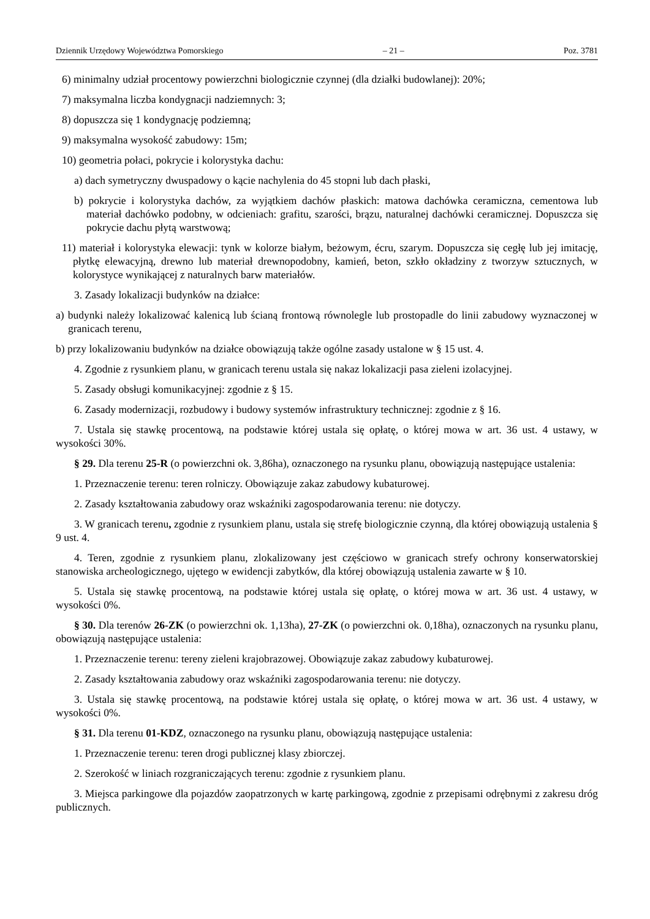Dziennik Urzędowy Województwa Pomorskiego – 21 – Poz. 3781
6) minimalny udział procentowy powierzchni biologicznie czynnej (dla działki budowlanej): 20%;
7) maksymalna liczba kondygnacji nadziemnych: 3;
8) dopuszcza się 1 kondygnację podziemną;
9) maksymalna wysokość zabudowy: 15m;
10) geometria połaci, pokrycie i kolorystyka dachu:
a) dach symetryczny dwuspadowy o kącie nachylenia do 45 stopni lub dach płaski,
b) pokrycie i kolorystyka dachów, za wyjątkiem dachów płaskich: matowa dachówka ceramiczna, cementowa lub materiał dachówko podobny, w odcieniach: grafitu, szarości, brązu, naturalnej dachówki ceramicznej. Dopuszcza się pokrycie dachu płytą warstwową;
11) materiał i kolorystyka elewacji: tynk w kolorze białym, beżowym, écru, szarym. Dopuszcza się cegłę lub jej imitację, płytkę elewacyjną, drewno lub materiał drewnopodobny, kamień, beton, szkło okładziny z tworzyw sztucznych, w kolorystyce wynikającej z naturalnych barw materiałów.
3. Zasady lokalizacji budynków na działce:
a) budynki należy lokalizować kalenicą lub ścianą frontową równolegle lub prostopadle do linii zabudowy wyznaczonej w granicach terenu,
b) przy lokalizowaniu budynków na działce obowiązują także ogólne zasady ustalone w § 15 ust. 4.
4. Zgodnie z rysunkiem planu, w granicach terenu ustala się nakaz lokalizacji pasa zieleni izolacyjnej.
5. Zasady obsługi komunikacyjnej: zgodnie z § 15.
6. Zasady modernizacji, rozbudowy i budowy systemów infrastruktury technicznej: zgodnie z § 16.
7. Ustala się stawkę procentową, na podstawie której ustala się opłatę, o której mowa w art. 36 ust. 4 ustawy, w wysokości 30%.
§ 29. Dla terenu 25-R (o powierzchni ok. 3,86ha), oznaczonego na rysunku planu, obowiązują następujące ustalenia:
1. Przeznaczenie terenu: teren rolniczy. Obowiązuje zakaz zabudowy kubaturowej.
2. Zasady kształtowania zabudowy oraz wskaźniki zagospodarowania terenu: nie dotyczy.
3. W granicach terenu, zgodnie z rysunkiem planu, ustala się strefę biologicznie czynną, dla której obowiązują ustalenia § 9 ust. 4.
4. Teren, zgodnie z rysunkiem planu, zlokalizowany jest częściowo w granicach strefy ochrony konserwatorskiej stanowiska archeologicznego, ujętego w ewidencji zabytków, dla której obowiązują ustalenia zawarte w § 10.
5. Ustala się stawkę procentową, na podstawie której ustala się opłatę, o której mowa w art. 36 ust. 4 ustawy, w wysokości 0%.
§ 30. Dla terenów 26-ZK (o powierzchni ok. 1,13ha), 27-ZK (o powierzchni ok. 0,18ha), oznaczonych na rysunku planu, obowiązują następujące ustalenia:
1. Przeznaczenie terenu: tereny zieleni krajobrazowej. Obowiązuje zakaz zabudowy kubaturowej.
2. Zasady kształtowania zabudowy oraz wskaźniki zagospodarowania terenu: nie dotyczy.
3. Ustala się stawkę procentową, na podstawie której ustala się opłatę, o której mowa w art. 36 ust. 4 ustawy, w wysokości 0%.
§ 31. Dla terenu 01-KDZ, oznaczonego na rysunku planu, obowiązują następujące ustalenia:
1. Przeznaczenie terenu: teren drogi publicznej klasy zbiorczej.
2. Szerokość w liniach rozgraniczających terenu: zgodnie z rysunkiem planu.
3. Miejsca parkingowe dla pojazdów zaopatrzonych w kartę parkingową, zgodnie z przepisami odrębnymi z zakresu dróg publicznych.